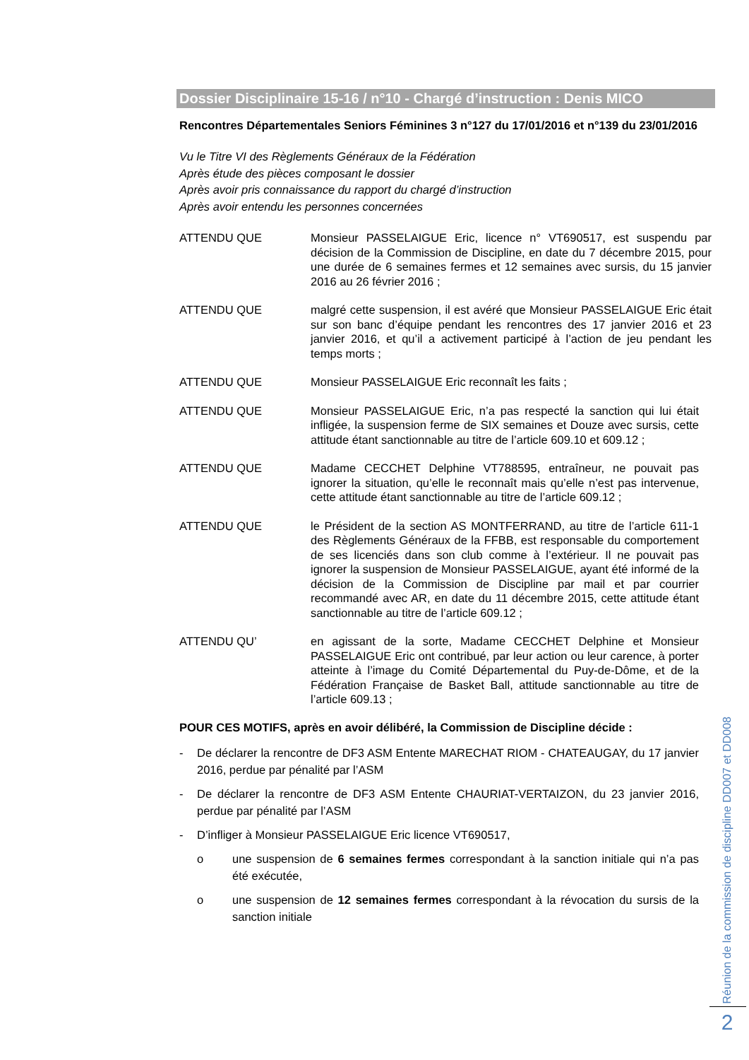Dossier Disciplinaire 15-16 / n°10 - Chargé d’instruction : Denis MICO
Rencontres Départementales Seniors Féminines 3 n°127 du 17/01/2016 et n°139 du 23/01/2016
Vu le Titre VI des Règlements Généraux de la Fédération
Après étude des pièces composant le dossier
Après avoir pris connaissance du rapport du chargé d’instruction
Après avoir entendu les personnes concernées
ATTENDU QUE Monsieur PASSELAIGUE Eric, licence n° VT690517, est suspendu par décision de la Commission de Discipline, en date du 7 décembre 2015, pour une durée de 6 semaines fermes et 12 semaines avec sursis, du 15 janvier 2016 au 26 février 2016 ;
ATTENDU QUE malgré cette suspension, il est avéré que Monsieur PASSELAIGUE Eric était sur son banc d’équipe pendant les rencontres des 17 janvier 2016 et 23 janvier 2016, et qu’il a activement participé à l’action de jeu pendant les temps morts ;
ATTENDU QUE Monsieur PASSELAIGUE Eric reconnaît les faits ;
ATTENDU QUE Monsieur PASSELAIGUE Eric, n’a pas respecté la sanction qui lui était infligée, la suspension ferme de SIX semaines et Douze avec sursis, cette attitude étant sanctionnable au titre de l’article 609.10 et 609.12 ;
ATTENDU QUE Madame CECCHET Delphine VT788595, entraîneur, ne pouvait pas ignorer la situation, qu’elle le reconnaît mais qu’elle n’est pas intervenue, cette attitude étant sanctionnable au titre de l’article 609.12 ;
ATTENDU QUE le Président de la section AS MONTFERRAND, au titre de l’article 611-1 des Règlements Généraux de la FFBB, est responsable du comportement de ses licenciés dans son club comme à l’extérieur. Il ne pouvait pas ignorer la suspension de Monsieur PASSELAIGUE, ayant été informé de la décision de la Commission de Discipline par mail et par courrier recommandé avec AR, en date du 11 décembre 2015, cette attitude étant sanctionnable au titre de l’article 609.12 ;
ATTENDU QU’ en agissant de la sorte, Madame CECCHET Delphine et Monsieur PASSELAIGUE Eric ont contribué, par leur action ou leur carence, à porter atteinte à l’image du Comité Départemental du Puy-de-Dôme, et de la Fédération Française de Basket Ball, attitude sanctionnable au titre de l’article 609.13 ;
POUR CES MOTIFS, après en avoir délibéré, la Commission de Discipline décide :
- De déclarer la rencontre de DF3 ASM Entente MARECHAT RIOM - CHATEAUGAY, du 17 janvier 2016, perdue par pénalité par l’ASM
- De déclarer la rencontre de DF3 ASM Entente CHAURIAT-VERTAIZON, du 23 janvier 2016, perdue par pénalité par l’ASM
- D’infliger à Monsieur PASSELAIGUE Eric licence VT690517,
o une suspension de 6 semaines fermes correspondant à la sanction initiale qui n’a pas été exécutée,
o une suspension de 12 semaines fermes correspondant à la révocation du sursis de la sanction initiale
Réunion de la commission de discipline DD007 et DD008
2